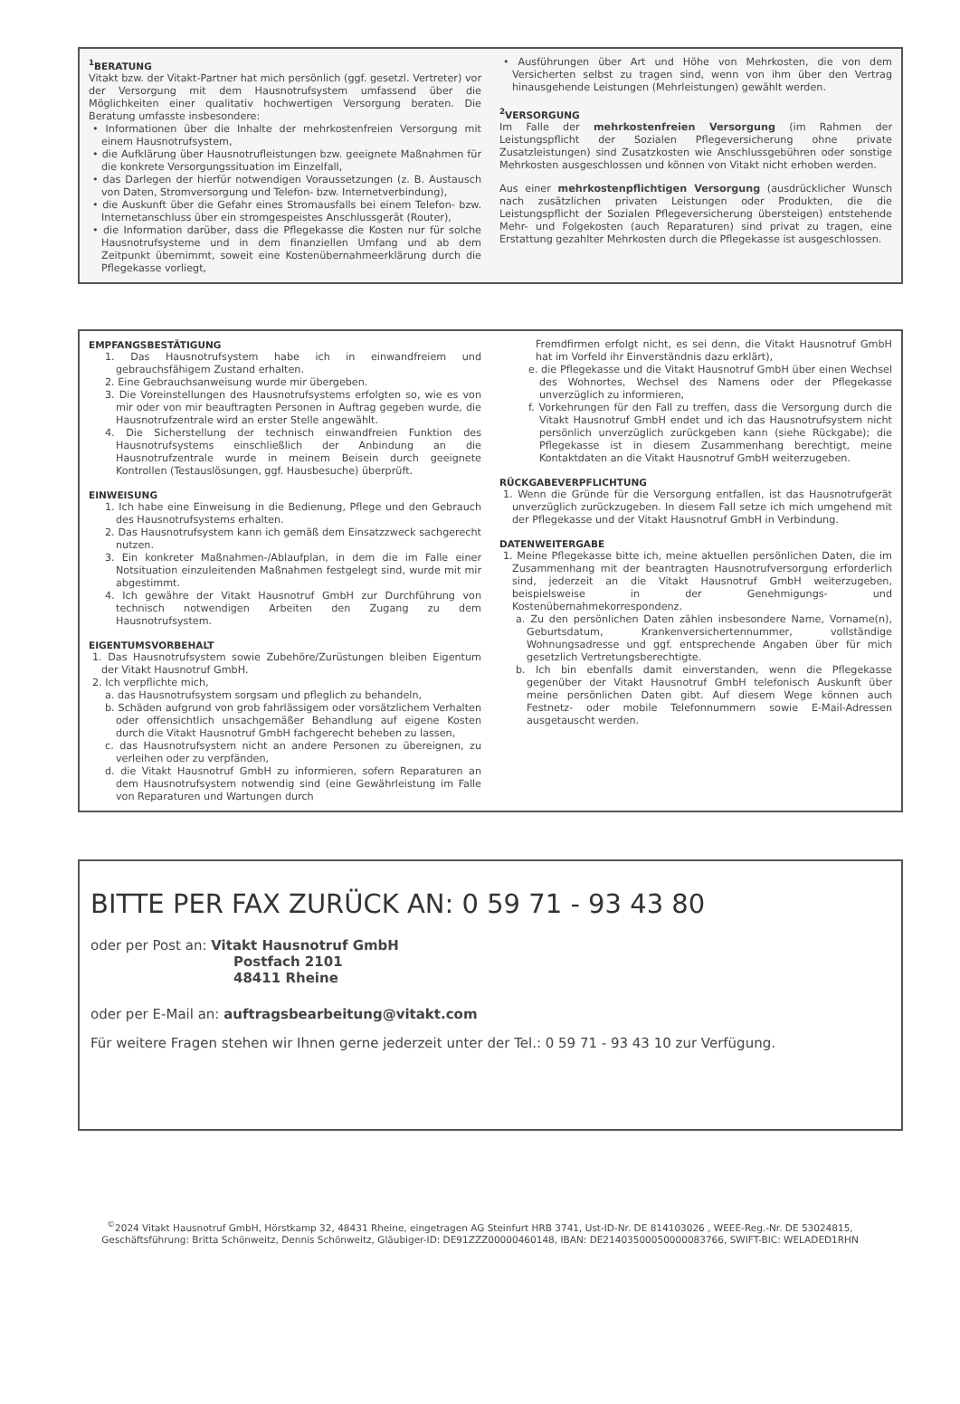<sup>1</sup> BERATUNG
Vitakt bzw. der Vitakt-Partner hat mich persönlich (ggf. gesetzl. Vertreter) vor der Versorgung mit dem Hausnotrufsystem umfassend über die Möglichkeiten einer qualitativ hochwertigen Versorgung beraten. Die Beratung umfasste insbesondere:
• Informationen über die Inhalte der mehrkostenfreien Versorgung mit einem Hausnotrufsystem,
• die Aufklärung über Hausnotrufleistungen bzw. geeignete Maßnahmen für die konkrete Versorgungssituation im Einzelfall,
• das Darlegen der hierfür notwendigen Voraussetzungen (z. B. Austausch von Daten, Stromversorgung und Telefon- bzw. Internetverbindung),
• die Auskunft über die Gefahr eines Stromausfalls bei einem Telefon- bzw. Internetanschluss über ein stromgespeistes Anschlussgerät (Router),
• die Information darüber, dass die Pflegekasse die Kosten nur für solche Hausnotrufsysteme und in dem finanziellen Umfang und ab dem Zeitpunkt übernimmt, soweit eine Kostenübernahmeerklärung durch die Pflegekasse vorliegt,
• Ausführungen über Art und Höhe von Mehrkosten, die von dem Versicherten selbst zu tragen sind, wenn von ihm über den Vertrag hinausgehende Leistungen (Mehrleistungen) gewählt werden.
<sup>2</sup> VERSORGUNG
Im Falle der mehrkostenfreien Versorgung (im Rahmen der Leistungspflicht der Sozialen Pflegeversicherung ohne private Zusatzleistungen) sind Zusatzkosten wie Anschlussgebühren oder sonstige Mehrkosten ausgeschlossen und können von Vitakt nicht erhoben werden.
Aus einer mehrkostenpflichtigen Versorgung (ausdrücklicher Wunsch nach zusätzlichen privaten Leistungen oder Produkten, die die Leistungspflicht der Sozialen Pflegeversicherung übersteigen) entstehende Mehr- und Folgekosten (auch Reparaturen) sind privat zu tragen, eine Erstattung gezahlter Mehrkosten durch die Pflegekasse ist ausgeschlossen.
EMPFANGSBESTÄTIGUNG
1. Das Hausnotrufsystem habe ich in einwandfreiem und gebrauchsfähigem Zustand erhalten.
2. Eine Gebrauchsanweisung wurde mir übergeben.
3. Die Voreinstellungen des Hausnotrufsystems erfolgten so, wie es von mir oder von mir beauftragten Personen in Auftrag gegeben wurde, die Hausnotrufzentrale wird an erster Stelle angewählt.
4. Die Sicherstellung der technisch einwandfreien Funktion des Hausnotrufsystems einschließlich der Anbindung an die Hausnotrufzentrale wurde in meinem Beisein durch geeignete Kontrollen (Testauslösungen, ggf. Hausbesuche) überprüft.
EINWEISUNG
1. Ich habe eine Einweisung in die Bedienung, Pflege und den Gebrauch des Hausnotrufsystems erhalten.
2. Das Hausnotrufsystem kann ich gemäß dem Einsatzzweck sachgerecht nutzen.
3. Ein konkreter Maßnahmen-/Ablaufplan, in dem die im Falle einer Notsituation einzuleitenden Maßnahmen festgelegt sind, wurde mit mir abgestimmt.
4. Ich gewähre der Vitakt Hausnotruf GmbH zur Durchführung von technisch notwendigen Arbeiten den Zugang zu dem Hausnotrufsystem.
EIGENTUMSVORBEHALT
1. Das Hausnotrufsystem sowie Zubehöre/Zurüstungen bleiben Eigentum der Vitakt Hausnotruf GmbH.
2. Ich verpflichte mich,
a. das Hausnotrufsystem sorgsam und pfleglich zu behandeln,
b. Schäden aufgrund von grob fahrlässigem oder vorsätzlichem Verhalten oder offensichtlich unsachgemäßer Behandlung auf eigene Kosten durch die Vitakt Hausnotruf GmbH fachgerecht beheben zu lassen,
c. das Hausnotrufsystem nicht an andere Personen zu übereignen, zu verleihen oder zu verpfänden,
d. die Vitakt Hausnotruf GmbH zu informieren, sofern Reparaturen an dem Hausnotrufsystem notwendig sind (eine Gewährleistung im Falle von Reparaturen und Wartungen durch
Fremdfirmen erfolgt nicht, es sei denn, die Vitakt Hausnotruf GmbH hat im Vorfeld ihr Einverständnis dazu erklärt),
e. die Pflegekasse und die Vitakt Hausnotruf GmbH über einen Wechsel des Wohnortes, Wechsel des Namens oder der Pflegekasse unverzüglich zu informieren,
f. Vorkehrungen für den Fall zu treffen, dass die Versorgung durch die Vitakt Hausnotruf GmbH endet und ich das Hausnotrufsystem nicht persönlich unverzüglich zurückgeben kann (siehe Rückgabe); die Pflegekasse ist in diesem Zusammenhang berechtigt, meine Kontaktdaten an die Vitakt Hausnotruf GmbH weiterzugeben.
RÜCKGABEVERPFLICHTUNG
1. Wenn die Gründe für die Versorgung entfallen, ist das Hausnotrufgerät unverzüglich zurückzugeben. In diesem Fall setze ich mich umgehend mit der Pflegekasse und der Vitakt Hausnotruf GmbH in Verbindung.
DATENWEITERGABE
1. Meine Pflegekasse bitte ich, meine aktuellen persönlichen Daten, die im Zusammenhang mit der beantragten Hausnotrufversorgung erforderlich sind, jederzeit an die Vitakt Hausnotruf GmbH weiterzugeben, beispielsweise in der Genehmigungs- und Kostenübernahmekorrespondenz.
a. Zu den persönlichen Daten zählen insbesondere Name, Vorname(n), Geburtsdatum, Krankenversichertennummer, vollständige Wohnungsadresse und ggf. entsprechende Angaben über für mich gesetzlich Vertretungsberechtigte.
b. Ich bin ebenfalls damit einverstanden, wenn die Pflegekasse gegenüber der Vitakt Hausnotruf GmbH telefonisch Auskunft über meine persönlichen Daten gibt. Auf diesem Wege können auch Festnetz- oder mobile Telefonnummern sowie E-Mail-Adressen ausgetauscht werden.
BITTE PER FAX ZURÜCK AN: 0 59 71 - 93 43 80
oder per Post an: Vitakt Hausnotruf GmbH
Postfach 2101
48411 Rheine
oder per E-Mail an: auftragsbearbeitung@vitakt.com
Für weitere Fragen stehen wir Ihnen gerne jederzeit unter der Tel.: 0 59 71 - 93 43 10 zur Verfügung.
<sup>©</sup>2024 Vitakt Hausnotruf GmbH, Hörstkamp 32, 48431 Rheine, eingetragen AG Steinfurt HRB 3741, Ust-ID-Nr. DE 814103026 , WEEE-Reg.-Nr. DE 53024815,
Geschäftsführung: Britta Schönweitz, Dennis Schönweitz, Gläubiger-ID: DE91ZZZ00000460148, IBAN: DE21403500050000083766, SWIFT-BIC: WELADED1RHN